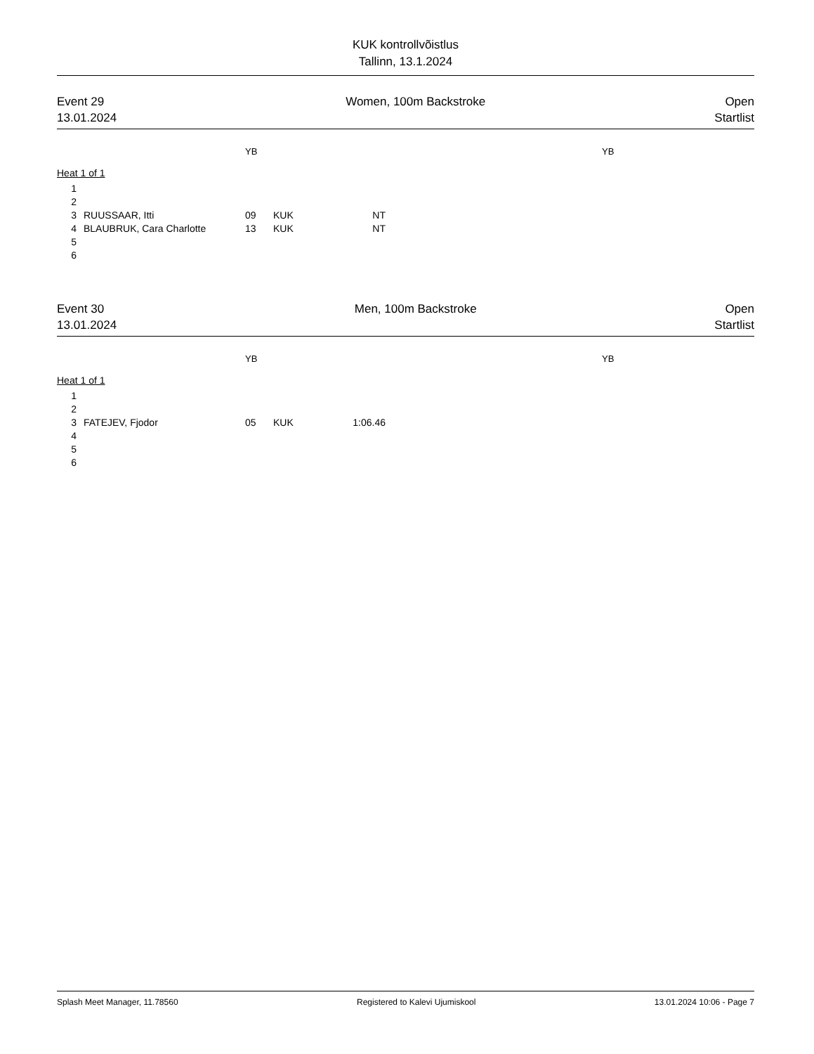KUK kontrollvõistlus
Tallinn, 13.1.2024
Event 29
13.01.2024
Women, 100m Backstroke Open
Startlist
YB YB
Heat 1 of 1
| 1 | | | | |
| 2 | | | | |
| 3 | RUUSSAAR, Itti | 09 | KUK | NT |
| 4 | BLAUBRUK, Cara Charlotte | 13 | KUK | NT |
| 5 | | | | |
| 6 | | | | |
Event 30
13.01.2024
Men, 100m Backstroke Open
Startlist
YB YB
Heat 1 of 1
| 1 | | | | |
| 2 | | | | |
| 3 | FATEJEV, Fjodor | 05 | KUK | 1:06.46 |
| 4 | | | | |
| 5 | | | | |
| 6 | | | | |
Splash Meet Manager, 11.78560 Registered to Kalevi Ujumiskool 13.01.2024 10:06 - Page 7